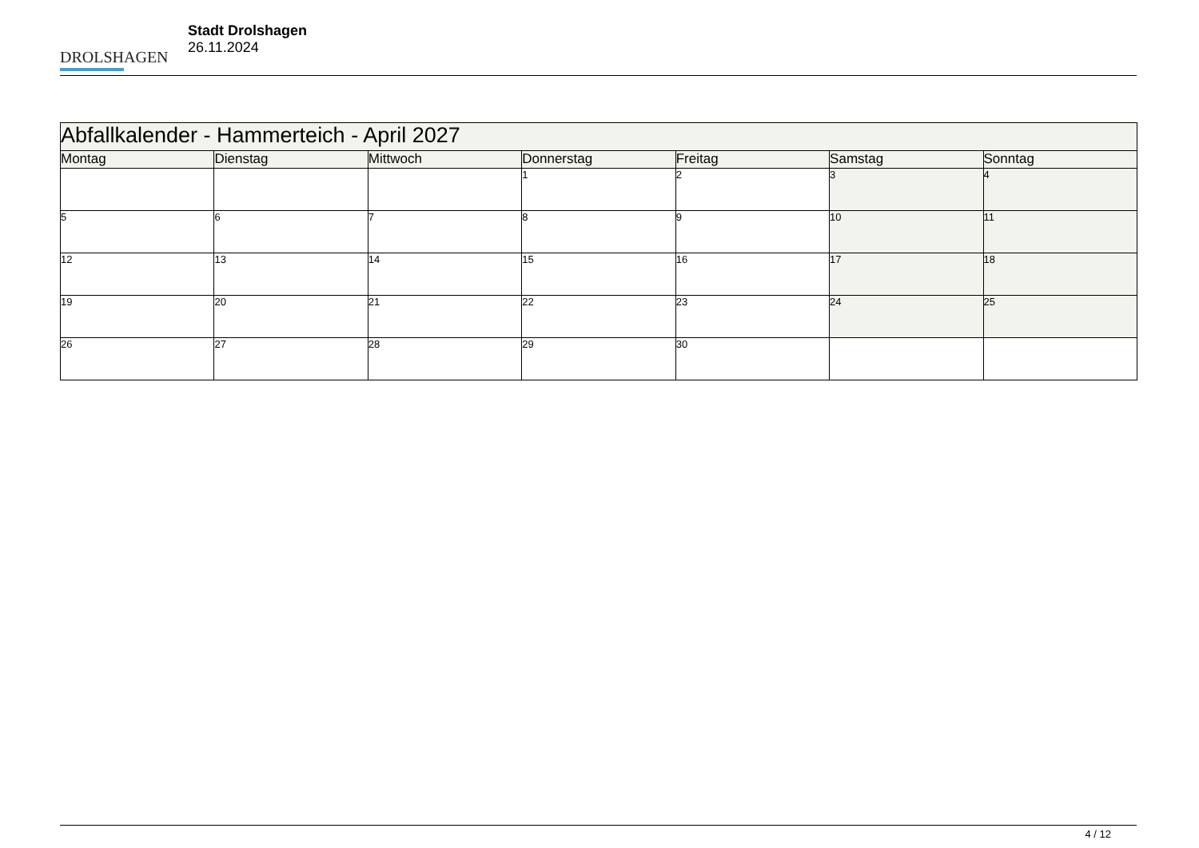DROLSHAGEN
Stadt Drolshagen
26.11.2024
| Abfallkalender - Hammerteich - April 2027 | | | | | | |
| --- | --- | --- | --- | --- | --- | --- |
| Montag | Dienstag | Mittwoch | Donnerstag | Freitag | Samstag | Sonntag |
| | | | 1 | 2 | 3 | 4 |
| 5 | 6 | 7 | 8 | 9 | 10 | 11 |
| 12 | 13 | 14 | 15 | 16 | 17 | 18 |
| 19 | 20 | 21 | 22 | 23 | 24 | 25 |
| 26 | 27 | 28 | 29 | 30 | | |
4 / 12